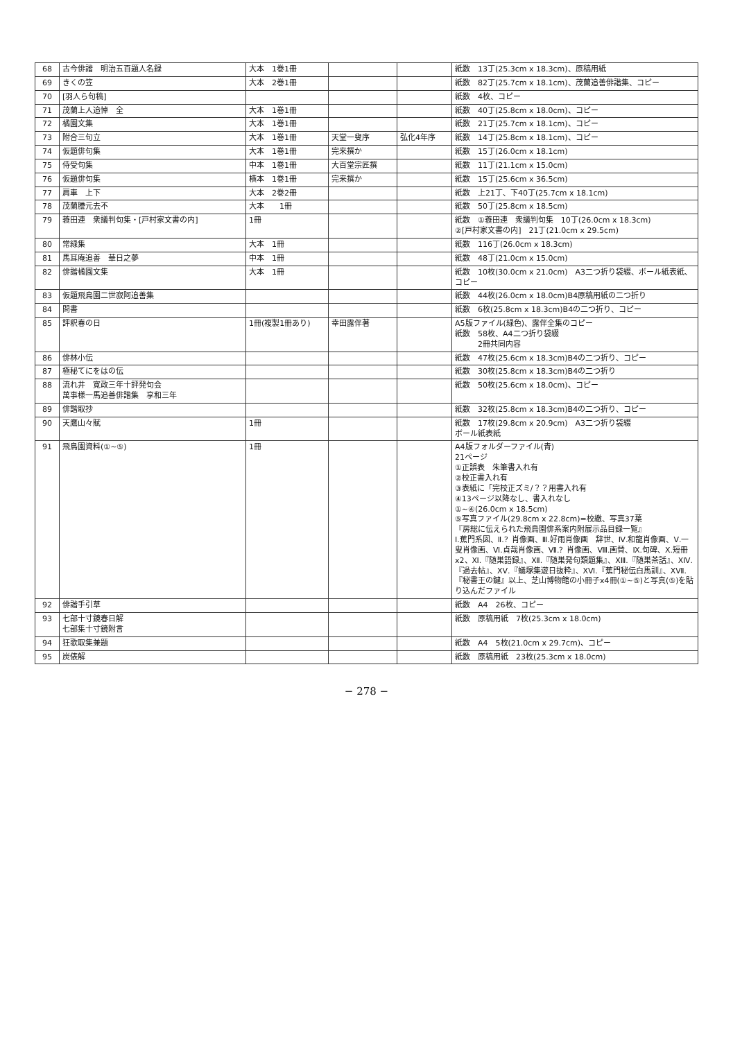| 68 | 古今俳諧 明治五百題人名録 | 大本 1巻1冊 | | | 紙数 13丁(25.3cm x 18.3cm)、原稿用紙 |
| 69 | きくの笠 | 大本 2巻1冊 | | | 紙数 82丁(25.7cm x 18.1cm)、茂蘭追善俳諧集、コピー |
| 70 | [羽人ら句稿] | | | | 紙数 4枚、コピー |
| 71 | 茂蘭上人追悼 全 | 大本 1巻1冊 | | | 紙数 40丁(25.8cm x 18.0cm)、コピー |
| 72 | 橘園文集 | 大本 1巻1冊 | | | 紙数 21丁(25.7cm x 18.1cm)、コピー |
| 73 | 附合三句立 | 大本 1巻1冊 | 天堂一叟序 | 弘化4年序 | 紙数 14丁(25.8cm x 18.1cm)、コピー |
| 74 | 仮題俳句集 | 大本 1巻1冊 | 完来撰か | | 紙数 15丁(26.0cm x 18.1cm) |
| 75 | 侍受句集 | 中本 1巻1冊 | 大百堂宗匠撰 | | 紙数 11丁(21.1cm x 15.0cm) |
| 76 | 仮題俳句集 | 横本 1巻1冊 | 完来撰か | | 紙数 15丁(25.6cm x 36.5cm) |
| 77 | 肩車 上下 | 大本 2巻2冊 | | | 紙数 上21丁、下40丁(25.7cm x 18.1cm) |
| 78 | 茂蘭謄元去不 | 大本 1冊 | | | 紙数 50丁(25.8cm x 18.5cm) |
| 79 | 蓑田連 衆議判句集・[戸村家文書の内] | 1冊 | | | 紙数 ①蓑田連 衆議判句集 10丁(26.0cm x 18.3cm) ②[戸村家文書の内] 21丁(21.0cm x 29.5cm) |
| 80 | 常緑集 | 大本 1冊 | | | 紙数 116丁(26.0cm x 18.3cm) |
| 81 | 馬耳庵追善 華日之夢 | 中本 1冊 | | | 紙数 48丁(21.0cm x 15.0cm) |
| 82 | 俳諧橘園文集 | 大本 1冊 | | | 紙数 10枚(30.0cm x 21.0cm) A3二つ折り袋綴、ボール紙表紙、コピー |
| 83 | 仮題飛鳥園二世寂阿追善集 | | | | 紙数 44枚(26.0cm x 18.0cm)B4原稿用紙の二つ折り |
| 84 | 問書 | | | | 紙数 6枚(25.8cm x 18.3cm)B4の二つ折り、コピー |
| 85 | 評釈春の日 | 1冊(複製1冊あり) | 幸田露伴著 | | A5版ファイル(緑色)、露伴全集のコピー 紙数 58枚、A4二つ折り袋綴 2冊共同内容 |
| 86 | 俳林小伝 | | | | 紙数 47枚(25.6cm x 18.3cm)B4の二つ折り、コピー |
| 87 | 極秘てにをはの伝 | | | | 紙数 30枚(25.8cm x 18.3cm)B4の二つ折り |
| 88 | 流れ井 寛政三年十評発句会 萬事様一馬追善俳諧集 享和三年 | | | | 紙数 50枚(25.6cm x 18.0cm)、コピー |
| 89 | 俳諧取抄 | | | | 紙数 32枚(25.8cm x 18.3cm)B4の二つ折り、コピー |
| 90 | 天鷹山々賦 | 1冊 | | | 紙数 17枚(29.8cm x 20.9cm) A3二つ折り袋綴 ボール紙表紙 |
| 91 | 飛鳥園資料(①~⑤) | 1冊 | | | A4版フォルダーファイル(青) 21ページ ①正誤表 朱筆書入れ有 ②校正書入れ有 ③表紙に「完校正ズミ/？？用書入れ有 ④13ページ以降なし、書入れなし ①~④(26.0cm x 18.5cm) ⑤写真ファイル(29.8cm x 22.8cm)=校繳、写真37葉 『房総に伝えられた飛鳥園俳系案内附展示品目録一覧』 Ⅰ.蕉門系図、Ⅱ.？肖像画、Ⅲ.好雨肖像画 辞世、Ⅳ.和龍肖像画、Ⅴ.一叟肖像画、Ⅵ.貞哉肖像画、Ⅶ.？肖像画、Ⅷ.画賛、Ⅸ.句碑、Ⅹ.短冊x2、Ⅺ.『随巣語録』、Ⅻ.『随巣発句類題集』、ⅩⅢ.『随巣茶話』、ⅩⅣ.『過去帖』、ⅩⅤ.『蟻塚集遊日抜粋』、ⅩⅥ.『蕉門秘伝白馬訓』、ⅩⅦ.『秘書王の鍵』以上、芝山博物館の小冊子x4冊(①~⑤)と写真(⑤)を貼り込んだファイル |
| 92 | 俳諧手引草 | | | | 紙数 A4 26枚、コピー |
| 93 | 七部十寸鏡春日解 七部集十寸鏡附言 | | | | 紙数 原稿用紙 7枚(25.3cm x 18.0cm) |
| 94 | 狂歌取集兼題 | | | | 紙数 A4 5枚(21.0cm x 29.7cm)、コピー |
| 95 | 炭俵解 | | | | 紙数 原稿用紙 23枚(25.3cm x 18.0cm) |
− 278 −